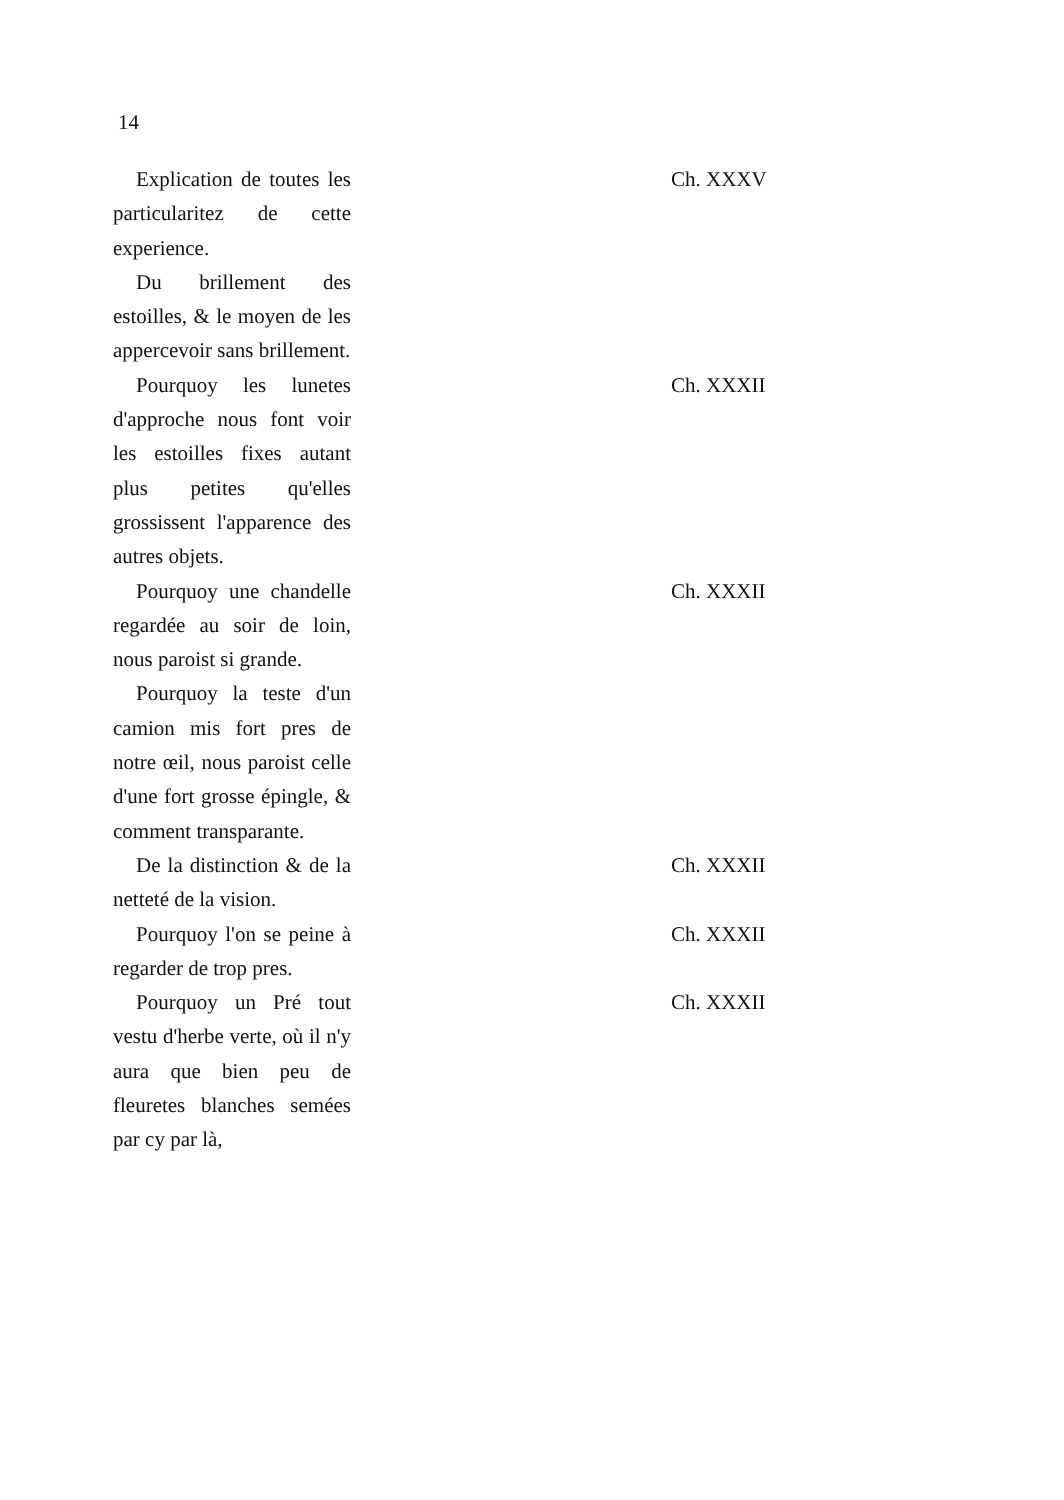14
Explication de toutes les particularitez de cette experience.
Ch. XXXV
Du brillement des estoilles, & le moyen de les appercevoir sans brillement.
Pourquoy les lunetes d'approche nous font voir les estoilles fixes autant plus petites qu'elles grossissent l'apparence des autres objets.
Ch. XXXII
Pourquoy une chandelle regardée au soir de loin, nous paroist si grande.
Ch. XXXII
Pourquoy la teste d'un camion mis fort pres de notre œil, nous paroist celle d'une fort grosse épingle, & comment transparante.
De la distinction & de la netteté de la vision.
Ch. XXXII
Pourquoy l'on se peine à regarder de trop pres.
Ch. XXXII
Pourquoy un Pré tout vestu d'herbe verte, où il n'y aura que bien peu de fleuretes blanches semées par cy par là,
Ch. XXXII